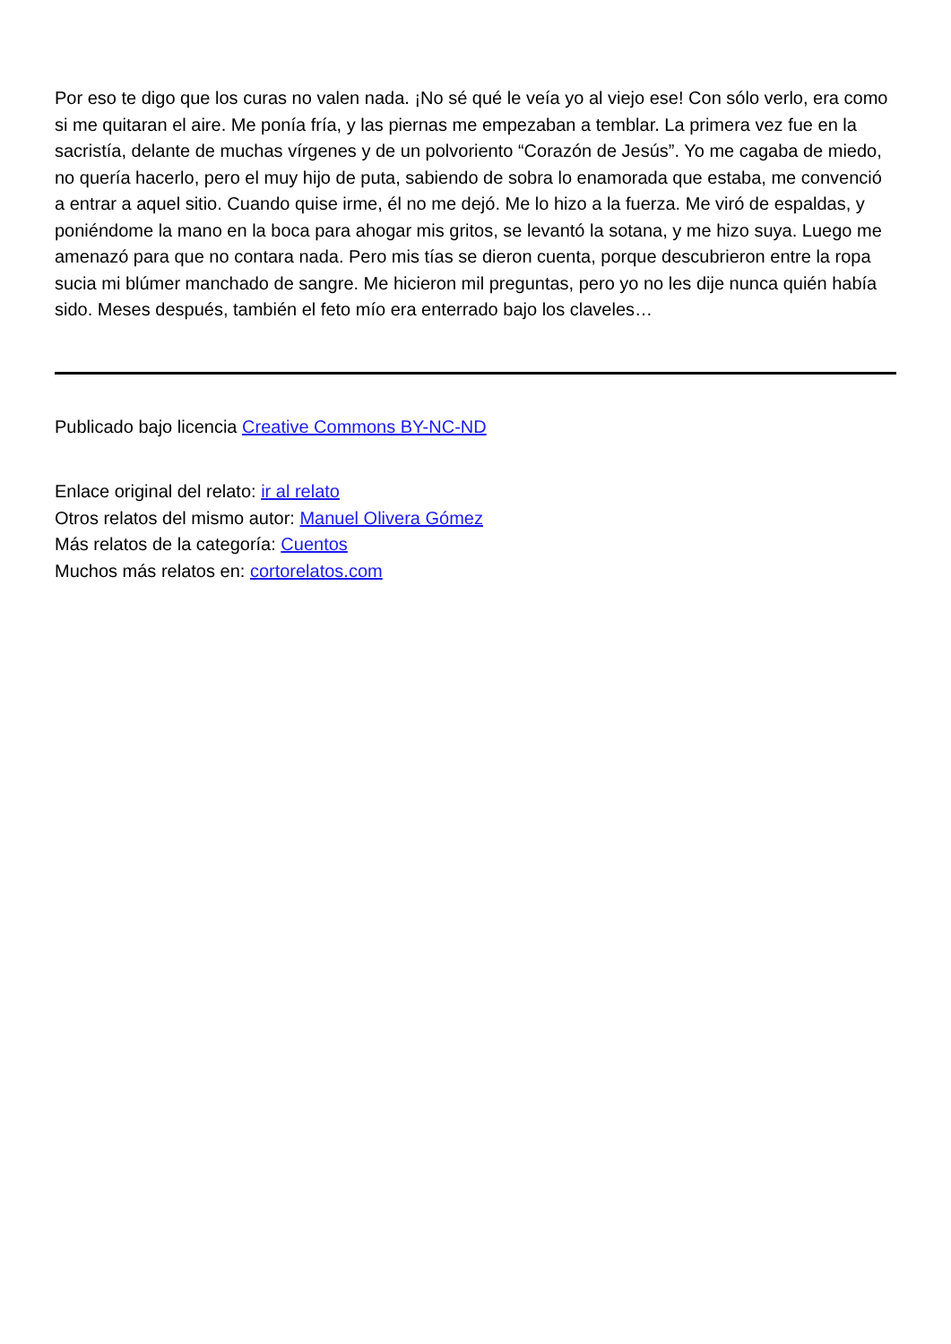Por eso te digo que los curas no valen nada. ¡No sé qué le veía yo al viejo ese! Con sólo verlo, era como si me quitaran el aire. Me ponía fría, y las piernas me empezaban a temblar. La primera vez fue en la sacristía, delante de muchas vírgenes y de un polvoriento “Corazón de Jesús”. Yo me cagaba de miedo, no quería hacerlo, pero el muy hijo de puta, sabiendo de sobra lo enamorada que estaba, me convenció a entrar a aquel sitio. Cuando quise irme, él no me dejó. Me lo hizo a la fuerza. Me viró de espaldas, y poniéndome la mano en la boca para ahogar mis gritos, se levantó la sotana, y me hizo suya. Luego me amenazó para que no contara nada. Pero mis tías se dieron cuenta, porque descubrieron entre la ropa sucia mi blúmer manchado de sangre. Me hicieron mil preguntas, pero yo no les dije nunca quién había sido. Meses después, también el feto mío era enterrado bajo los claveles…
Publicado bajo licencia Creative Commons BY-NC-ND
Enlace original del relato: ir al relato
Otros relatos del mismo autor: Manuel Olivera Gómez
Más relatos de la categoría: Cuentos
Muchos más relatos en: cortorelatos.com